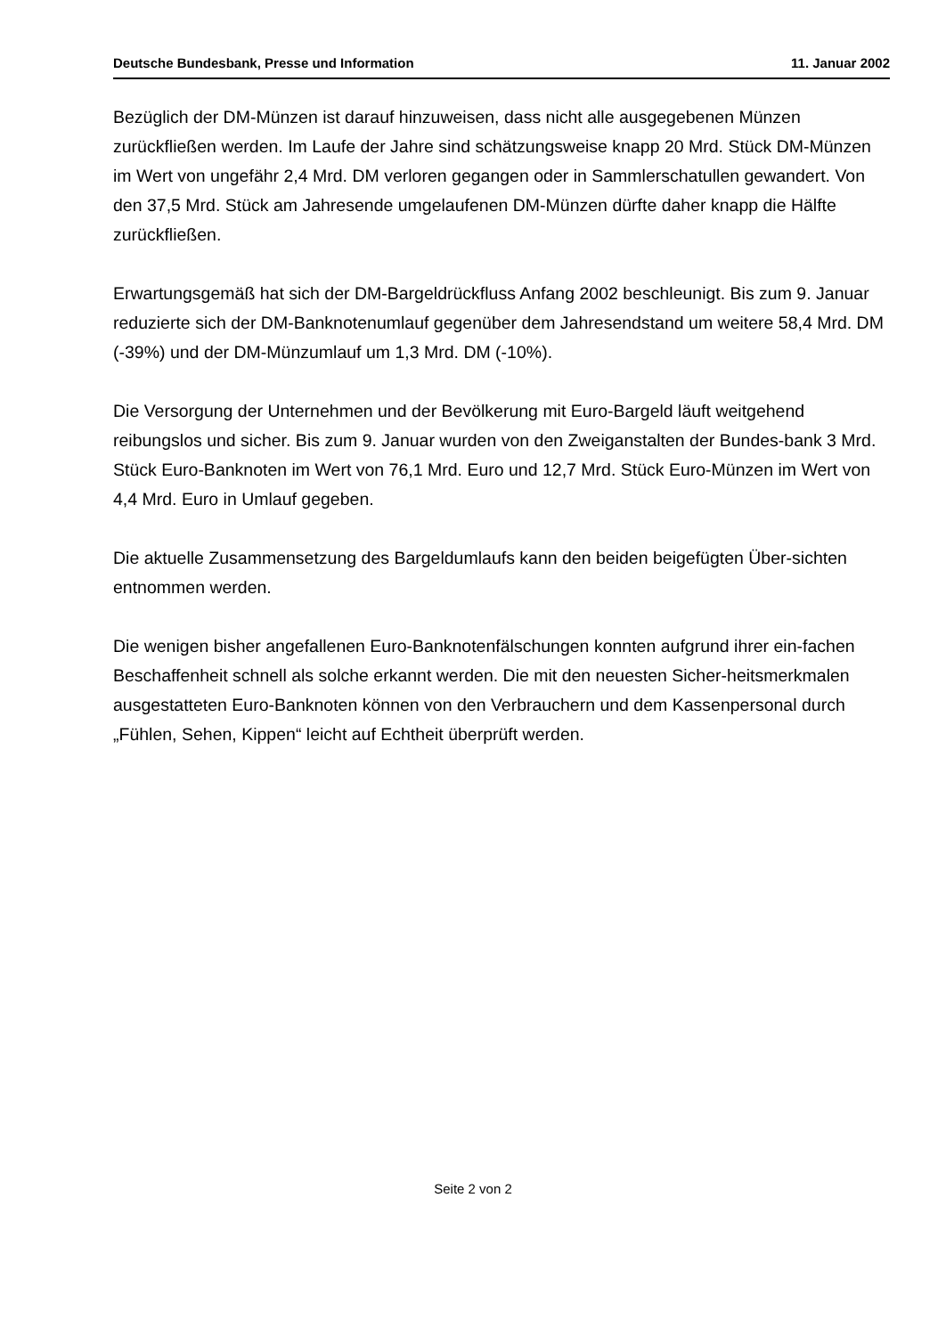Deutsche Bundesbank, Presse und Information 11. Januar 2002
Bezüglich der DM-Münzen ist darauf hinzuweisen, dass nicht alle ausgegebenen Münzen zurückfließen werden. Im Laufe der Jahre sind schätzungsweise knapp 20 Mrd. Stück DM-Münzen im Wert von ungefähr 2,4 Mrd. DM verloren gegangen oder in Sammlerschatullen gewandert. Von den 37,5 Mrd. Stück am Jahresende umgelaufenen DM-Münzen dürfte daher knapp die Hälfte zurückfließen.
Erwartungsgemäß hat sich der DM-Bargeldrückfluss Anfang 2002 beschleunigt. Bis zum 9. Januar reduzierte sich der DM-Banknotenumlauf gegenüber dem Jahresendstand um weitere 58,4 Mrd. DM (-39%) und der DM-Münzumlauf um 1,3 Mrd. DM (-10%).
Die Versorgung der Unternehmen und der Bevölkerung mit Euro-Bargeld läuft weitgehend reibungslos und sicher. Bis zum 9. Januar wurden von den Zweiganstalten der Bundes-bank 3 Mrd. Stück Euro-Banknoten im Wert von 76,1 Mrd. Euro und 12,7 Mrd. Stück Euro-Münzen im Wert von 4,4 Mrd. Euro in Umlauf gegeben.
Die aktuelle Zusammensetzung des Bargeldumlaufs kann den beiden beigefügten Über-sichten entnommen werden.
Die wenigen bisher angefallenen Euro-Banknotenfälschungen konnten aufgrund ihrer ein-fachen Beschaffenheit schnell als solche erkannt werden. Die mit den neuesten Sicher-heitsmerkmalen ausgestatteten Euro-Banknoten können von den Verbrauchern und dem Kassenpersonal durch „Fühlen, Sehen, Kippen“ leicht auf Echtheit überprüft werden.
Seite 2 von 2